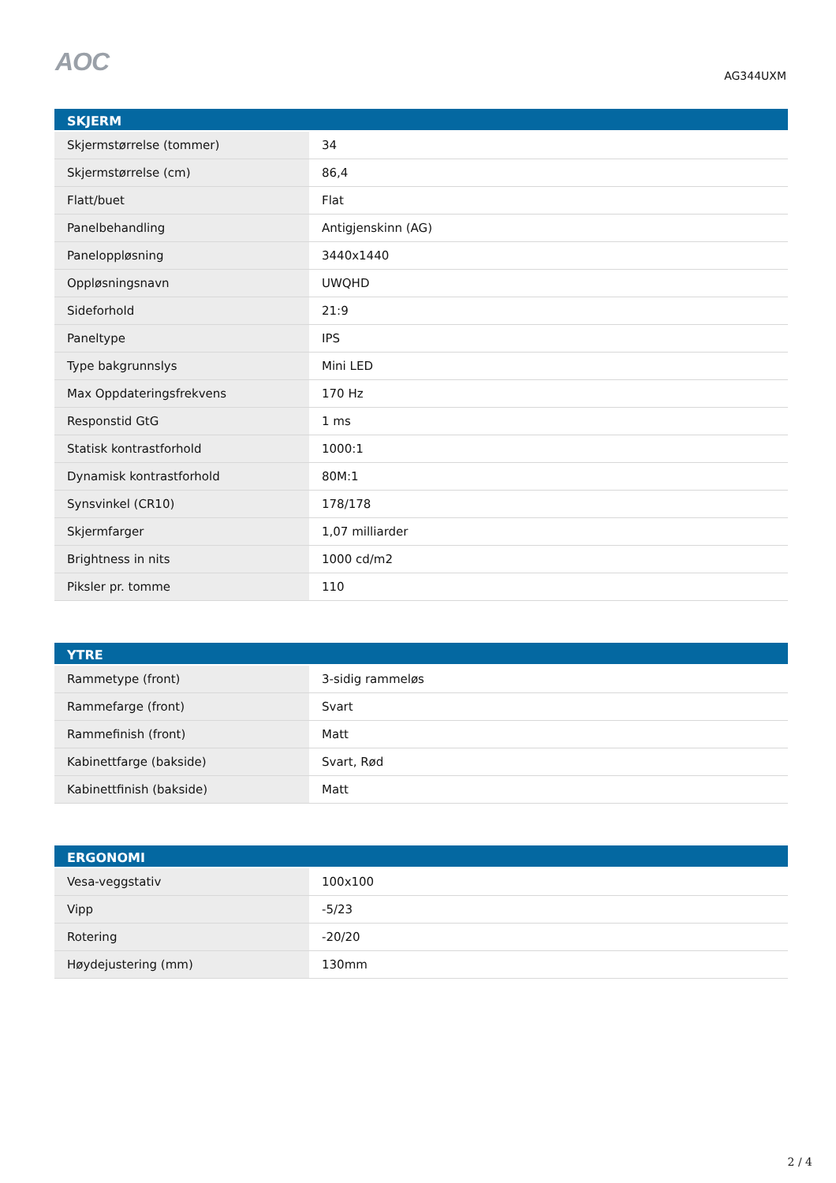AOC
AG344UXM
| SKJERM | |
| --- | --- |
| Skjermstørrelse (tommer) | 34 |
| Skjermstørrelse (cm) | 86,4 |
| Flatt/buet | Flat |
| Panelbehandling | Antigjenskinn (AG) |
| Paneloppløsning | 3440x1440 |
| Oppløsningsnavn | UWQHD |
| Sideforhold | 21:9 |
| Paneltype | IPS |
| Type bakgrunnslys | Mini LED |
| Max Oppdateringsfrekvens | 170 Hz |
| Responstid GtG | 1 ms |
| Statisk kontrastforhold | 1000:1 |
| Dynamisk kontrastforhold | 80M:1 |
| Synsvinkel (CR10) | 178/178 |
| Skjermfarger | 1,07 milliarder |
| Brightness in nits | 1000 cd/m2 |
| Piksler pr. tomme | 110 |
| YTRE | |
| --- | --- |
| Rammetype (front) | 3-sidig rammeløs |
| Rammefarge (front) | Svart |
| Rammefinish (front) | Matt |
| Kabinettfarge (bakside) | Svart, Rød |
| Kabinettfinish (bakside) | Matt |
| ERGONOMI | |
| --- | --- |
| Vesa-veggstativ | 100x100 |
| Vipp | -5/23 |
| Rotering | -20/20 |
| Høydejustering (mm) | 130mm |
2 / 4